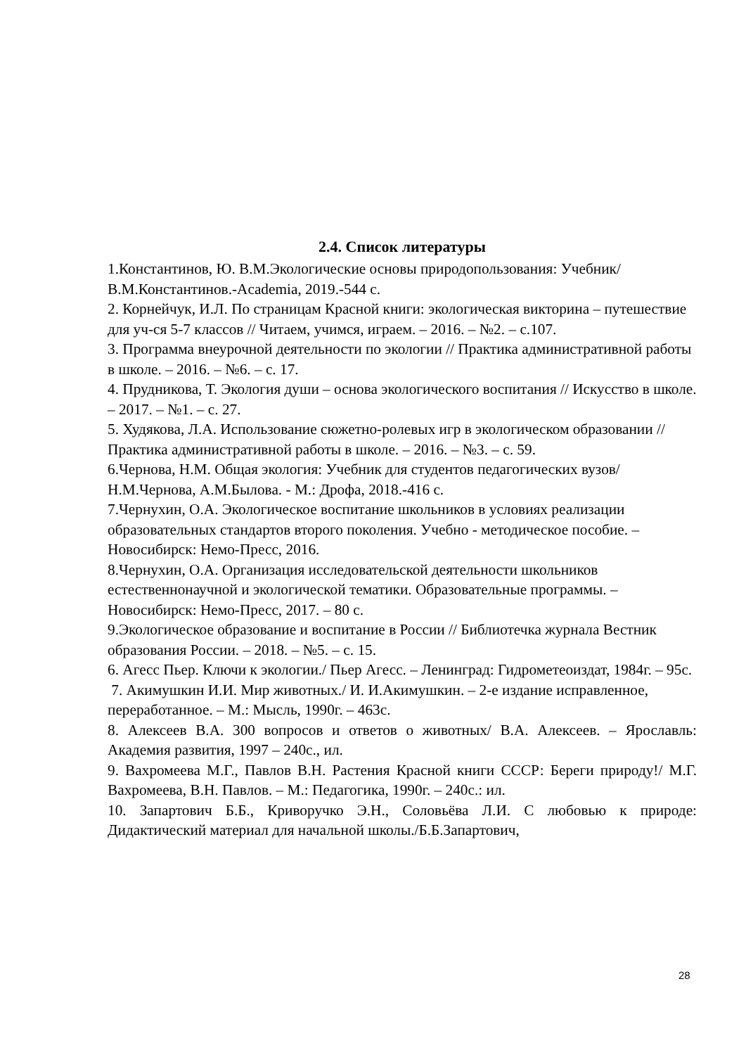2.4. Список литературы
1.Константинов, Ю. В.М.Экологические основы природопользования: Учебник/ В.М.Константинов.-Academia, 2019.-544 с.
2. Корнейчук, И.Л. По страницам Красной книги: экологическая викторина – путешествие для уч-ся 5-7 классов // Читаем, учимся, играем. – 2016. – №2. – с.107.
3. Программа внеурочной деятельности по экологии // Практика административной работы в школе. – 2016. – №6. – с. 17.
4. Прудникова, Т. Экология души – основа экологического воспитания // Искусство в школе. – 2017. – №1. – с. 27.
5. Худякова, Л.А. Использование сюжетно-ролевых игр в экологическом образовании // Практика административной работы в школе. – 2016. – №3. – с. 59.
6.Чернова, Н.М. Общая экология: Учебник для студентов педагогических вузов/ Н.М.Чернова, А.М.Былова. - М.: Дрофа, 2018.-416 с.
7.Чернухин, О.А. Экологическое воспитание школьников в условиях реализации образовательных стандартов второго поколения. Учебно - методическое пособие. – Новосибирск: Немо-Пресс, 2016.
8.Чернухин, О.А. Организация исследовательской деятельности школьников естественнонаучной и экологической тематики. Образовательные программы. – Новосибирск: Немо-Пресс, 2017. – 80 с.
9.Экологическое образование и воспитание в России // Библиотечка журнала Вестник образования России. – 2018. – №5. – с. 15.
6. Агесс Пьер. Ключи к экологии./ Пьер Агесс. – Ленинград: Гидрометеоиздат, 1984г. – 95с.
7. Акимушкин И.И. Мир животных./ И. И.Акимушкин. – 2-е издание исправленное, переработанное. – М.: Мысль, 1990г. – 463с.
8. Алексеев В.А. 300 вопросов и ответов о животных/ В.А. Алексеев. – Ярославль: Академия развития, 1997 – 240с., ил.
9. Вахромеева М.Г., Павлов В.Н. Растения Красной книги СССР: Береги природу!/ М.Г. Вахромеева, В.Н. Павлов. – М.: Педагогика, 1990г. – 240с.: ил.
10. Запартович Б.Б., Криворучко Э.Н., Соловьёва Л.И. С любовью к природе: Дидактический материал для начальной школы./Б.Б.Запартович,
28